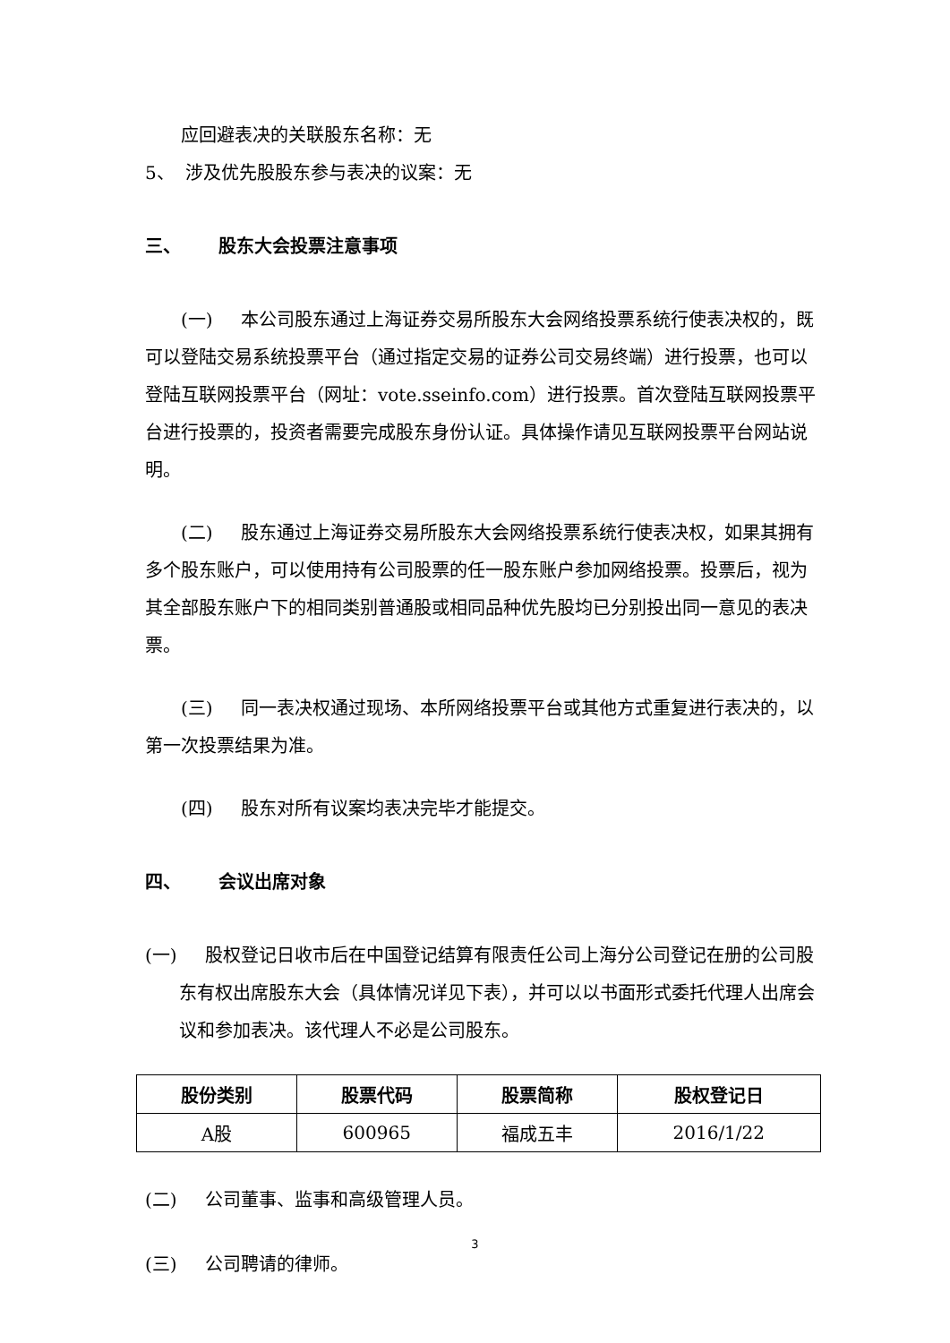应回避表决的关联股东名称：无
5、 涉及优先股股东参与表决的议案：无
三、 股东大会投票注意事项
(一) 本公司股东通过上海证券交易所股东大会网络投票系统行使表决权的，既可以登陆交易系统投票平台（通过指定交易的证券公司交易终端）进行投票，也可以登陆互联网投票平台（网址：vote.sseinfo.com）进行投票。首次登陆互联网投票平台进行投票的，投资者需要完成股东身份认证。具体操作请见互联网投票平台网站说明。
(二) 股东通过上海证券交易所股东大会网络投票系统行使表决权，如果其拥有多个股东账户，可以使用持有公司股票的任一股东账户参加网络投票。投票后，视为其全部股东账户下的相同类别普通股或相同品种优先股均已分别投出同一意见的表决票。
(三) 同一表决权通过现场、本所网络投票平台或其他方式重复进行表决的，以第一次投票结果为准。
(四) 股东对所有议案均表决完毕才能提交。
四、 会议出席对象
(一) 股权登记日收市后在中国登记结算有限责任公司上海分公司登记在册的公司股东有权出席股东大会（具体情况详见下表），并可以以书面形式委托代理人出席会议和参加表决。该代理人不必是公司股东。
| 股份类别 | 股票代码 | 股票简称 | 股权登记日 |
| --- | --- | --- | --- |
| A股 | 600965 | 福成五丰 | 2016/1/22 |
(二) 公司董事、监事和高级管理人员。
(三) 公司聘请的律师。
3